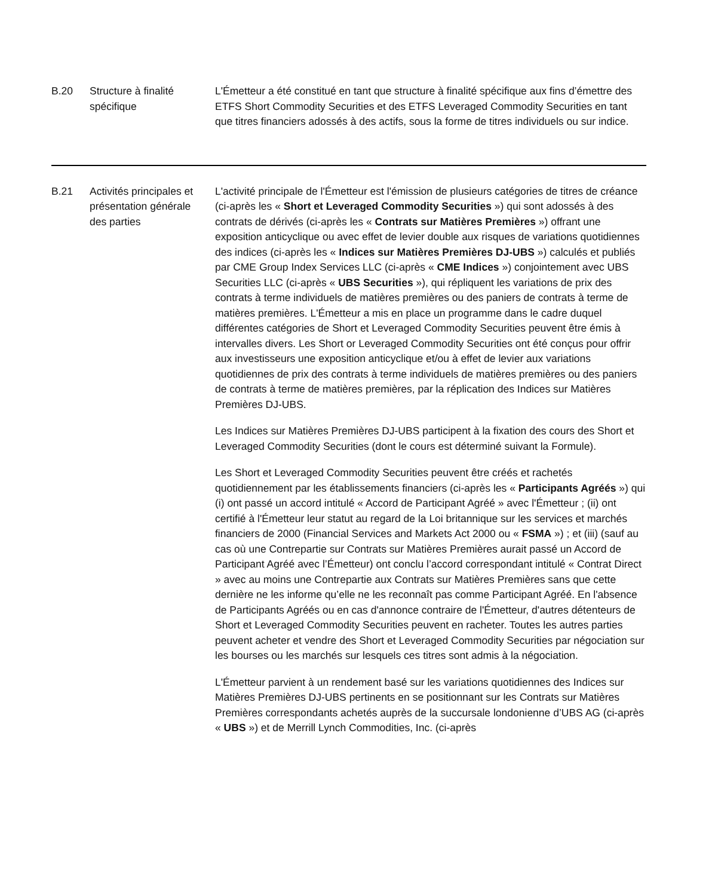| B.20 | Structure à finalité spécifique | L'Émetteur a été constitué en tant que structure à finalité spécifique aux fins d’émettre des ETFS Short Commodity Securities et des ETFS Leveraged Commodity Securities en tant que titres financiers adossés à des actifs, sous la forme de titres individuels ou sur indice. |
| B.21 | Activités principales et présentation générale des parties | L'activité principale de l'Émetteur est l'émission de plusieurs catégories de titres de créance (ci-après les « Short et Leveraged Commodity Securities ») qui sont adossés à des contrats de dérivés (ci-après les « Contrats sur Matières Premières ») offrant une exposition anticyclique ou avec effet de levier double aux risques de variations quotidiennes des indices (ci-après les « Indices sur Matières Premières DJ-UBS ») calculés et publiés par CME Group Index Services LLC (ci-après « CME Indices ») conjointement avec UBS Securities LLC (ci-après « UBS Securities »), qui répliquent les variations de prix des contrats à terme individuels de matières premières ou des paniers de contrats à terme de matières premières. L'Émetteur a mis en place un programme dans le cadre duquel différentes catégories de Short et Leveraged Commodity Securities peuvent être émis à intervalles divers. Les Short or Leveraged Commodity Securities ont été conçus pour offrir aux investisseurs une exposition anticyclique et/ou à effet de levier aux variations quotidiennes de prix des contrats à terme individuels de matières premières ou des paniers de contrats à terme de matières premières, par la réplication des Indices sur Matières Premières DJ-UBS. Les Indices sur Matières Premières DJ-UBS participent à la fixation des cours des Short et Leveraged Commodity Securities (dont le cours est déterminé suivant la Formule). Les Short et Leveraged Commodity Securities peuvent être créés et rachetés quotidiennement par les établissements financiers (ci-après les « Participants Agréés ») qui (i) ont passé un accord intitulé « Accord de Participant Agréé » avec l'Émetteur ; (ii) ont certifié à l'Émetteur leur statut au regard de la Loi britannique sur les services et marchés financiers de 2000 (Financial Services and Markets Act 2000 ou « FSMA ») ; et (iii) (sauf au cas où une Contrepartie sur Contrats sur Matières Premières aurait passé un Accord de Participant Agréé avec l’Émetteur) ont conclu l’accord correspondant intitulé « Contrat Direct » avec au moins une Contrepartie aux Contrats sur Matières Premières sans que cette dernière ne les informe qu’elle ne les reconnaît pas comme Participant Agréé. En l'absence de Participants Agréés ou en cas d'annonce contraire de l'Émetteur, d'autres détenteurs de Short et Leveraged Commodity Securities peuvent en racheter. Toutes les autres parties peuvent acheter et vendre des Short et Leveraged Commodity Securities par négociation sur les bourses ou les marchés sur lesquels ces titres sont admis à la négociation. L'Émetteur parvient à un rendement basé sur les variations quotidiennes des Indices sur Matières Premières DJ-UBS pertinents en se positionnant sur les Contrats sur Matières Premières correspondants achetés auprès de la succursale londonienne d’UBS AG (ci-après « UBS ») et de Merrill Lynch Commodities, Inc. (ci-après |